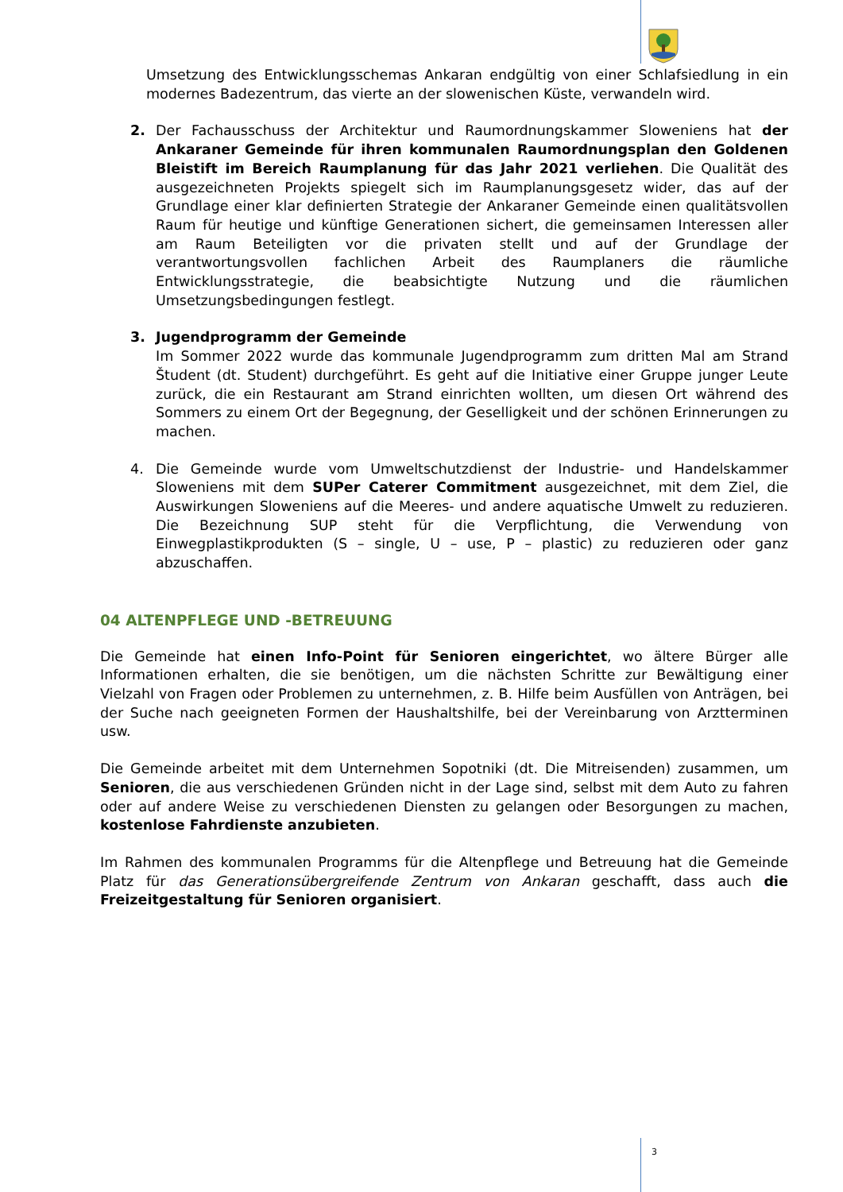Umsetzung des Entwicklungsschemas Ankaran endgültig von einer Schlafsiedlung in ein modernes Badezentrum, das vierte an der slowenischen Küste, verwandeln wird.
2. Der Fachausschuss der Architektur und Raumordnungskammer Sloweniens hat der Ankaraner Gemeinde für ihren kommunalen Raumordnungsplan den Goldenen Bleistift im Bereich Raumplanung für das Jahr 2021 verliehen. Die Qualität des ausgezeichneten Projekts spiegelt sich im Raumplanungsgesetz wider, das auf der Grundlage einer klar definierten Strategie der Ankaraner Gemeinde einen qualitätsvollen Raum für heutige und künftige Generationen sichert, die gemeinsamen Interessen aller am Raum Beteiligten vor die privaten stellt und auf der Grundlage der verantwortungsvollen fachlichen Arbeit des Raumplaners die räumliche Entwicklungsstrategie, die beabsichtigte Nutzung und die räumlichen Umsetzungsbedingungen festlegt.
3. Jugendprogramm der Gemeinde
Im Sommer 2022 wurde das kommunale Jugendprogramm zum dritten Mal am Strand Študent (dt. Student) durchgeführt. Es geht auf die Initiative einer Gruppe junger Leute zurück, die ein Restaurant am Strand einrichten wollten, um diesen Ort während des Sommers zu einem Ort der Begegnung, der Geselligkeit und der schönen Erinnerungen zu machen.
4. Die Gemeinde wurde vom Umweltschutzdienst der Industrie- und Handelskammer Sloweniens mit dem SUPer Caterer Commitment ausgezeichnet, mit dem Ziel, die Auswirkungen Sloweniens auf die Meeres- und andere aquatische Umwelt zu reduzieren. Die Bezeichnung SUP steht für die Verpflichtung, die Verwendung von Einwegplastikprodukten (S – single, U – use, P – plastic) zu reduzieren oder ganz abzuschaffen.
04 ALTENPFLEGE UND -BETREUUNG
Die Gemeinde hat einen Info-Point für Senioren eingerichtet, wo ältere Bürger alle Informationen erhalten, die sie benötigen, um die nächsten Schritte zur Bewältigung einer Vielzahl von Fragen oder Problemen zu unternehmen, z. B. Hilfe beim Ausfüllen von Anträgen, bei der Suche nach geeigneten Formen der Haushaltshilfe, bei der Vereinbarung von Arztterminen usw.
Die Gemeinde arbeitet mit dem Unternehmen Sopotniki (dt. Die Mitreisenden) zusammen, um Senioren, die aus verschiedenen Gründen nicht in der Lage sind, selbst mit dem Auto zu fahren oder auf andere Weise zu verschiedenen Diensten zu gelangen oder Besorgungen zu machen, kostenlose Fahrdienste anzubieten.
Im Rahmen des kommunalen Programms für die Altenpflege und Betreuung hat die Gemeinde Platz für das Generationsübergreifende Zentrum von Ankaran geschafft, dass auch die Freizeitgestaltung für Senioren organisiert.
3